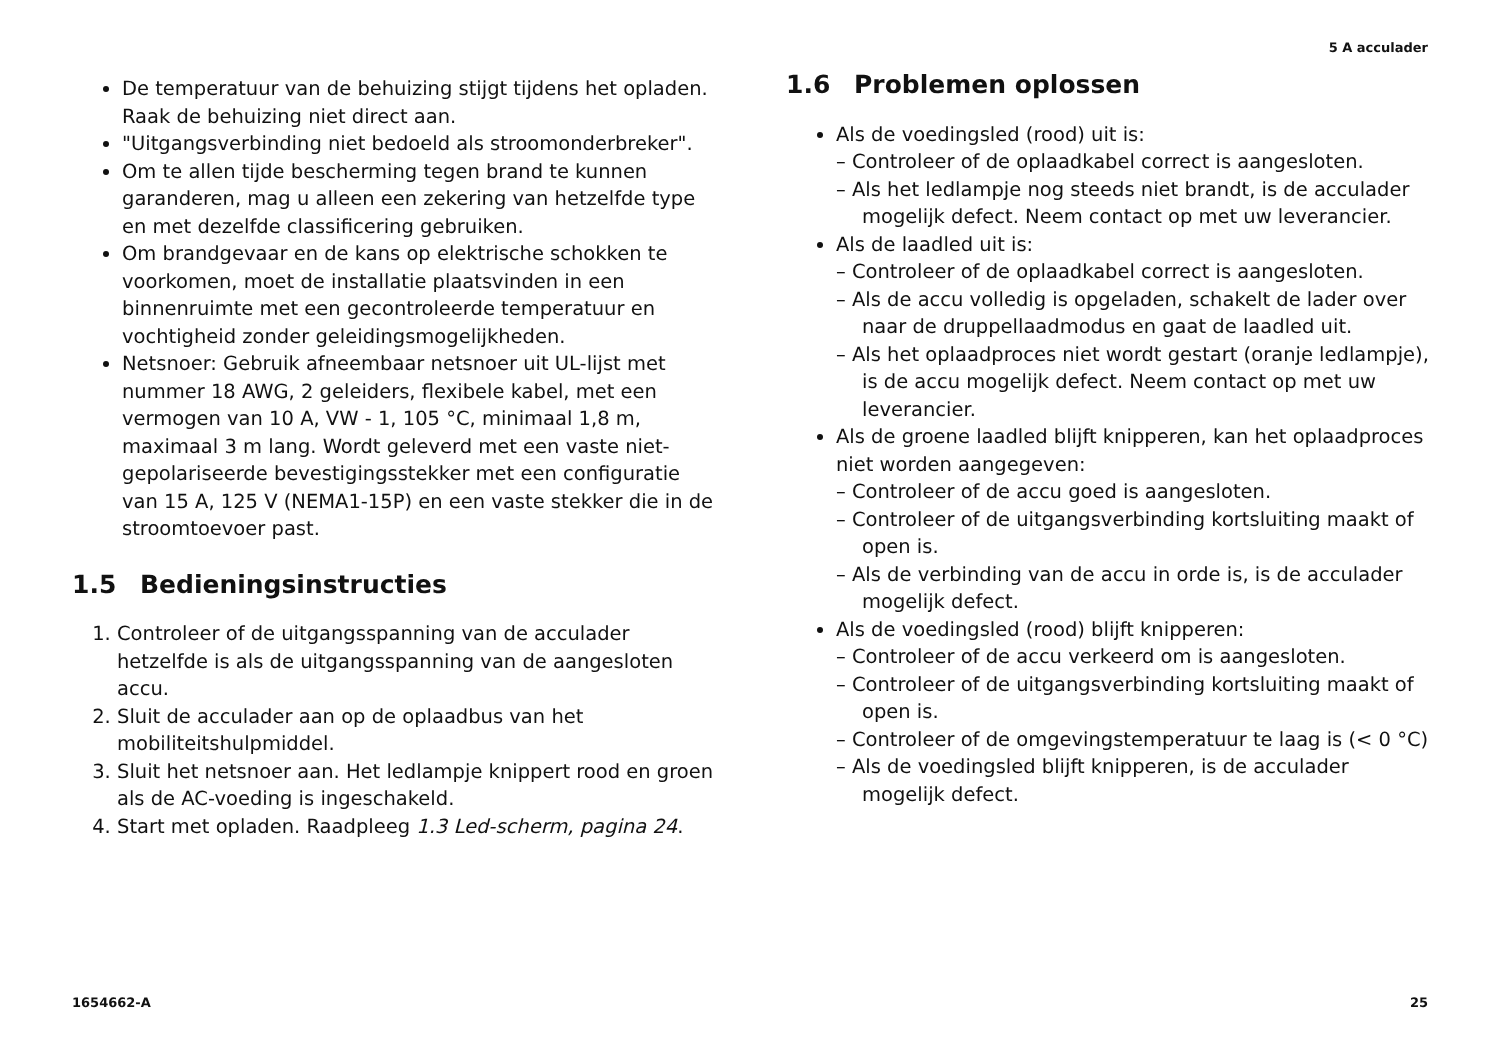5 A acculader
De temperatuur van de behuizing stijgt tijdens het opladen. Raak de behuizing niet direct aan.
"Uitgangsverbinding niet bedoeld als stroomonderbreker".
Om te allen tijde bescherming tegen brand te kunnen garanderen, mag u alleen een zekering van hetzelfde type en met dezelfde classificering gebruiken.
Om brandgevaar en de kans op elektrische schokken te voorkomen, moet de installatie plaatsvinden in een binnenruimte met een gecontroleerde temperatuur en vochtigheid zonder geleidingsmogelijkheden.
Netsnoer: Gebruik afneembaar netsnoer uit UL-lijst met nummer 18 AWG, 2 geleiders, flexibele kabel, met een vermogen van 10 A, VW - 1, 105 °C, minimaal 1,8 m, maximaal 3 m lang. Wordt geleverd met een vaste niet-gepolariseerde bevestigingsstekker met een configuratie van 15 A, 125 V (NEMA1-15P) en een vaste stekker die in de stroomtoevoer past.
1.5 Bedieningsinstructies
1. Controleer of de uitgangsspanning van de acculader hetzelfde is als de uitgangsspanning van de aangesloten accu.
2. Sluit de acculader aan op de oplaadbus van het mobiliteitshulpmiddel.
3. Sluit het netsnoer aan. Het ledlampje knippert rood en groen als de AC-voeding is ingeschakeld.
4. Start met opladen. Raadpleeg 1.3 Led-scherm, pagina 24.
1.6 Problemen oplossen
Als de voedingsled (rood) uit is:
– Controleer of de oplaadkabel correct is aangesloten.
– Als het ledlampje nog steeds niet brandt, is de acculader mogelijk defect. Neem contact op met uw leverancier.
Als de laadled uit is:
– Controleer of de oplaadkabel correct is aangesloten.
– Als de accu volledig is opgeladen, schakelt de lader over naar de druppellaadmodus en gaat de laadled uit.
– Als het oplaadproces niet wordt gestart (oranje ledlampje), is de accu mogelijk defect. Neem contact op met uw leverancier.
Als de groene laadled blijft knipperen, kan het oplaadproces niet worden aangegeven:
– Controleer of de accu goed is aangesloten.
– Controleer of de uitgangsverbinding kortsluiting maakt of open is.
– Als de verbinding van de accu in orde is, is de acculader mogelijk defect.
Als de voedingsled (rood) blijft knipperen:
– Controleer of de accu verkeerd om is aangesloten.
– Controleer of de uitgangsverbinding kortsluiting maakt of open is.
– Controleer of de omgevingstemperatuur te laag is (< 0 °C)
– Als de voedingsled blijft knipperen, is de acculader mogelijk defect.
1654662-A 25